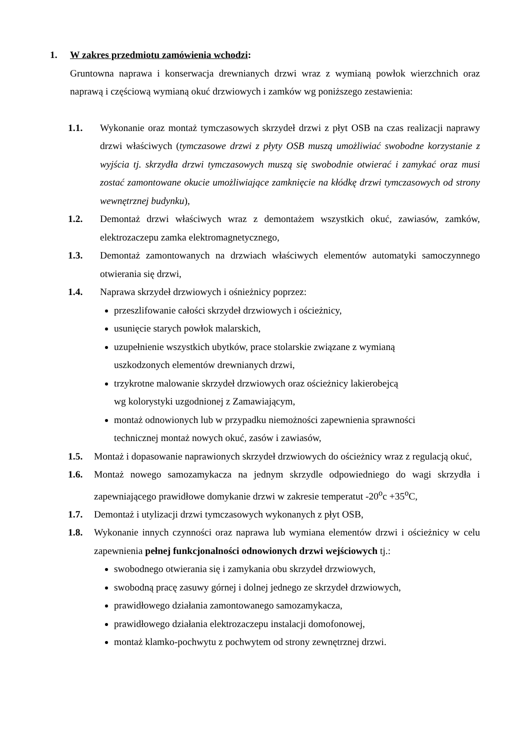1. W zakres przedmiotu zamówienia wchodzi:
Gruntowna naprawa i konserwacja drewnianych drzwi wraz z wymianą powłok wierzchnich oraz naprawą i częściową wymianą okuć drzwiowych i zamków wg poniższego zestawienia:
1.1. Wykonanie oraz montaż tymczasowych skrzydeł drzwi z płyt OSB na czas realizacji naprawy drzwi właściwych (tymczasowe drzwi z płyty OSB muszą umożliwiać swobodne korzystanie z wyjścia tj. skrzydła drzwi tymczasowych muszą się swobodnie otwierać i zamykać oraz musi zostać zamontowane okucie umożliwiające zamknięcie na kłódkę drzwi tymczasowych od strony wewnętrznej budynku),
1.2. Demontaż drzwi właściwych wraz z demontażem wszystkich okuć, zawiasów, zamków, elektrozaczepu zamka elektromagnetycznego,
1.3. Demontaż zamontowanych na drzwiach właściwych elementów automatyki samoczynnego otwierania się drzwi,
1.4. Naprawa skrzydeł drzwiowych i ośnieżnicy poprzez:
przeszlifowanie całości skrzydeł drzwiowych i ościeżnicy,
usunięcie starych powłok malarskich,
uzupełnienie wszystkich ubytków, prace stolarskie związane z wymianą
uszkodzonych elementów drewnianych drzwi,
trzykrotne malowanie skrzydeł drzwiowych oraz ościeżnicy lakierobejcą
wg kolorystyki uzgodnionej z Zamawiającym,
montaż odnowionych lub w przypadku niemożności zapewnienia sprawności
technicznej montaż nowych okuć, zasów i zawiasów,
1.5. Montaż i dopasowanie naprawionych skrzydeł drzwiowych do ościeżnicy wraz z regulacją okuć,
1.6. Montaż nowego samozamykacza na jednym skrzydle odpowiedniego do wagi skrzydła i zapewniającego prawidłowe domykanie drzwi w zakresie temperatut -20<sup>o</sup>c +35<sup>o</sup>C,
1.7. Demontaż i utylizacji drzwi tymczasowych wykonanych z płyt OSB,
1.8. Wykonanie innych czynności oraz naprawa lub wymiana elementów drzwi i ościeżnicy w celu zapewnienia pełnej funkcjonalności odnowionych drzwi wejściowych tj.:
swobodnego otwierania się i zamykania obu skrzydeł drzwiowych,
swobodną pracę zasuwy górnej i dolnej jednego ze skrzydeł drzwiowych,
prawidłowego działania zamontowanego samozamykacza,
prawidłowego działania elektrozaczepu instalacji domofonowej,
montaż klamko-pochwytu z pochwytem od strony zewnętrznej drzwi.